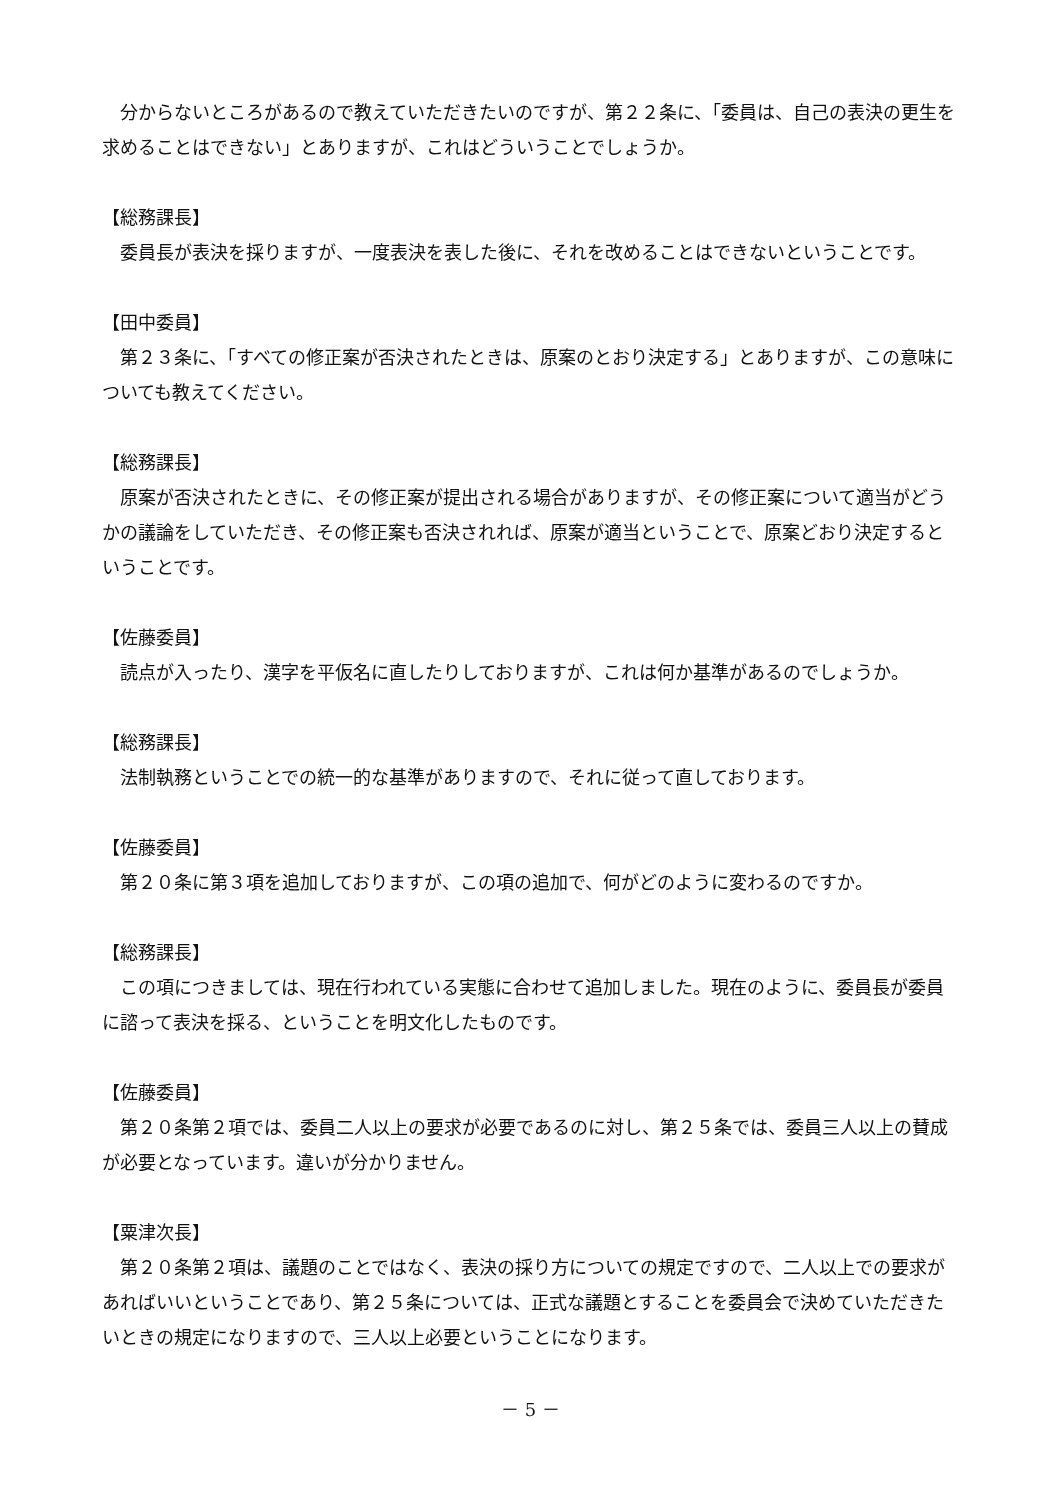分からないところがあるので教えていただきたいのですが、第２２条に、「委員は、自己の表決の更生を求めることはできない」とありますが、これはどういうことでしょうか。
【総務課長】
委員長が表決を採りますが、一度表決を表した後に、それを改めることはできないということです。
【田中委員】
第２３条に、「すべての修正案が否決されたときは、原案のとおり決定する」とありますが、この意味についても教えてください。
【総務課長】
原案が否決されたときに、その修正案が提出される場合がありますが、その修正案について適当がどうかの議論をしていただき、その修正案も否決されれば、原案が適当ということで、原案どおり決定するということです。
【佐藤委員】
読点が入ったり、漢字を平仮名に直したりしておりますが、これは何か基準があるのでしょうか。
【総務課長】
法制執務ということでの統一的な基準がありますので、それに従って直しております。
【佐藤委員】
第２０条に第３項を追加しておりますが、この項の追加で、何がどのように変わるのですか。
【総務課長】
この項につきましては、現在行われている実態に合わせて追加しました。現在のように、委員長が委員に諮って表決を採る、ということを明文化したものです。
【佐藤委員】
第２０条第２項では、委員二人以上の要求が必要であるのに対し、第２５条では、委員三人以上の賛成が必要となっています。違いが分かりません。
【粟津次長】
第２０条第２項は、議題のことではなく、表決の採り方についての規定ですので、二人以上での要求があればいいということであり、第２５条については、正式な議題とすることを委員会で決めていただきたいときの規定になりますので、三人以上必要ということになります。
－ 5 －